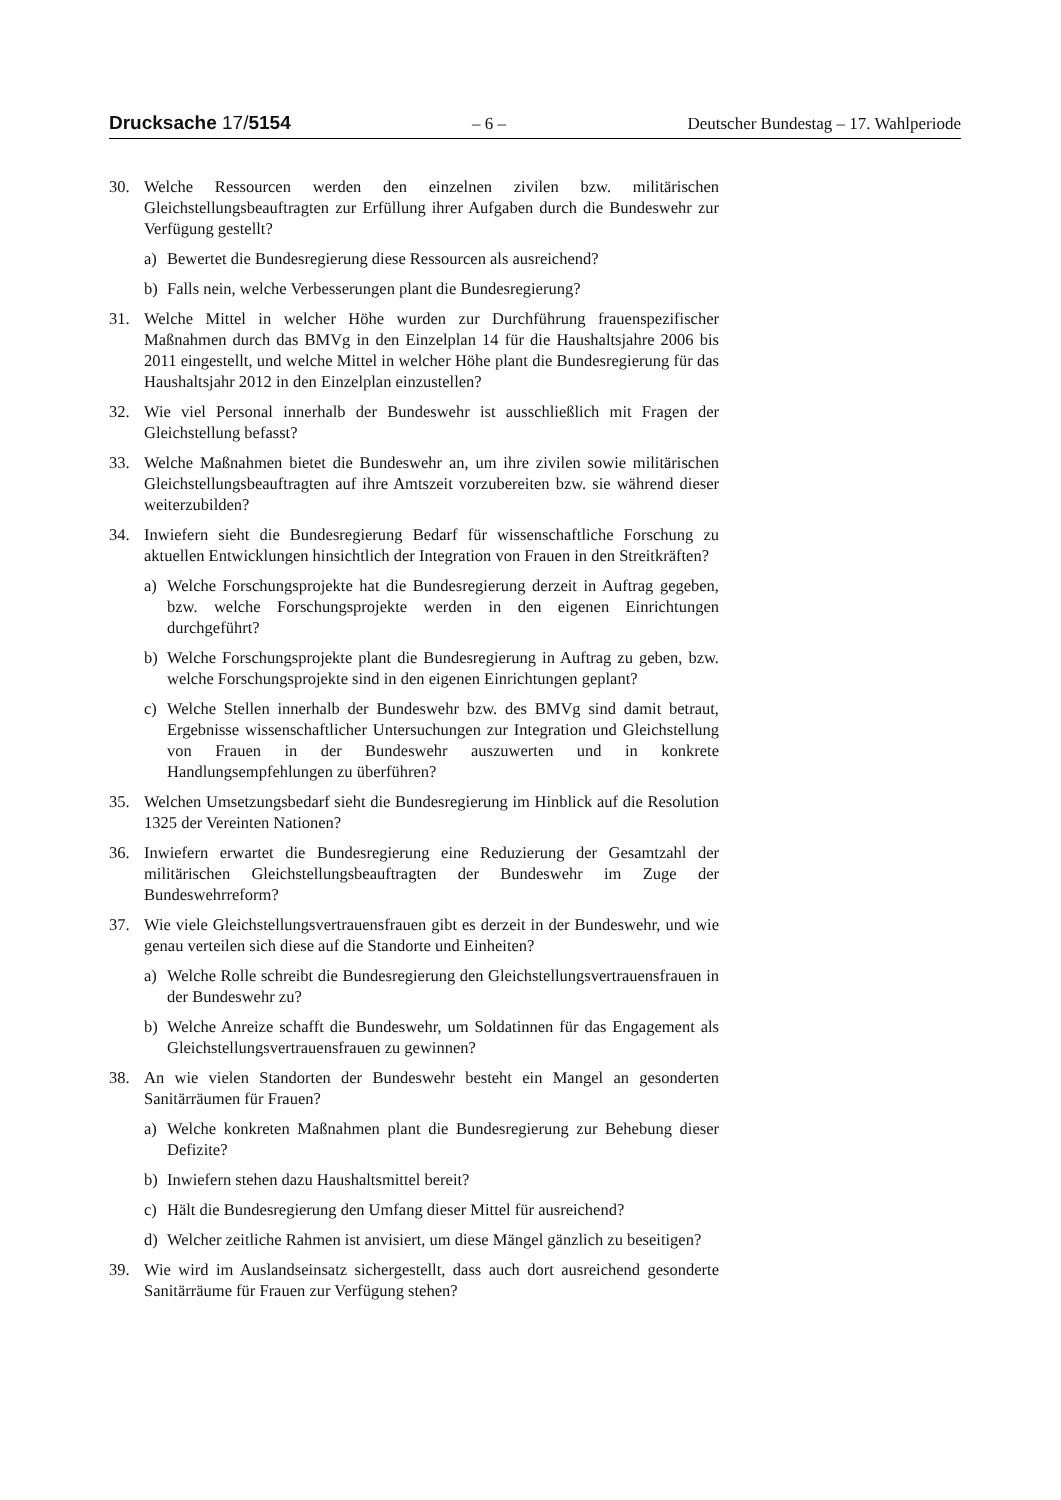Drucksache 17/5154 – 6 – Deutscher Bundestag – 17. Wahlperiode
30. Welche Ressourcen werden den einzelnen zivilen bzw. militärischen Gleichstellungsbeauftragten zur Erfüllung ihrer Aufgaben durch die Bundeswehr zur Verfügung gestellt?
a) Bewertet die Bundesregierung diese Ressourcen als ausreichend?
b) Falls nein, welche Verbesserungen plant die Bundesregierung?
31. Welche Mittel in welcher Höhe wurden zur Durchführung frauenspezifischer Maßnahmen durch das BMVg in den Einzelplan 14 für die Haushaltsjahre 2006 bis 2011 eingestellt, und welche Mittel in welcher Höhe plant die Bundesregierung für das Haushaltsjahr 2012 in den Einzelplan einzustellen?
32. Wie viel Personal innerhalb der Bundeswehr ist ausschließlich mit Fragen der Gleichstellung befasst?
33. Welche Maßnahmen bietet die Bundeswehr an, um ihre zivilen sowie militärischen Gleichstellungsbeauftragten auf ihre Amtszeit vorzubereiten bzw. sie während dieser weiterzubilden?
34. Inwiefern sieht die Bundesregierung Bedarf für wissenschaftliche Forschung zu aktuellen Entwicklungen hinsichtlich der Integration von Frauen in den Streitkräften?
a) Welche Forschungsprojekte hat die Bundesregierung derzeit in Auftrag gegeben, bzw. welche Forschungsprojekte werden in den eigenen Einrichtungen durchgeführt?
b) Welche Forschungsprojekte plant die Bundesregierung in Auftrag zu geben, bzw. welche Forschungsprojekte sind in den eigenen Einrichtungen geplant?
c) Welche Stellen innerhalb der Bundeswehr bzw. des BMVg sind damit betraut, Ergebnisse wissenschaftlicher Untersuchungen zur Integration und Gleichstellung von Frauen in der Bundeswehr auszuwerten und in konkrete Handlungsempfehlungen zu überführen?
35. Welchen Umsetzungsbedarf sieht die Bundesregierung im Hinblick auf die Resolution 1325 der Vereinten Nationen?
36. Inwiefern erwartet die Bundesregierung eine Reduzierung der Gesamtzahl der militärischen Gleichstellungsbeauftragten der Bundeswehr im Zuge der Bundeswehrreform?
37. Wie viele Gleichstellungsvertrauensfrauen gibt es derzeit in der Bundeswehr, und wie genau verteilen sich diese auf die Standorte und Einheiten?
a) Welche Rolle schreibt die Bundesregierung den Gleichstellungsvertrauensfrauen in der Bundeswehr zu?
b) Welche Anreize schafft die Bundeswehr, um Soldatinnen für das Engagement als Gleichstellungsvertrauensfrauen zu gewinnen?
38. An wie vielen Standorten der Bundeswehr besteht ein Mangel an gesonderten Sanitärräumen für Frauen?
a) Welche konkreten Maßnahmen plant die Bundesregierung zur Behebung dieser Defizite?
b) Inwiefern stehen dazu Haushaltsmittel bereit?
c) Hält die Bundesregierung den Umfang dieser Mittel für ausreichend?
d) Welcher zeitliche Rahmen ist anvisiert, um diese Mängel gänzlich zu beseitigen?
39. Wie wird im Auslandseinsatz sichergestellt, dass auch dort ausreichend gesonderte Sanitärräume für Frauen zur Verfügung stehen?